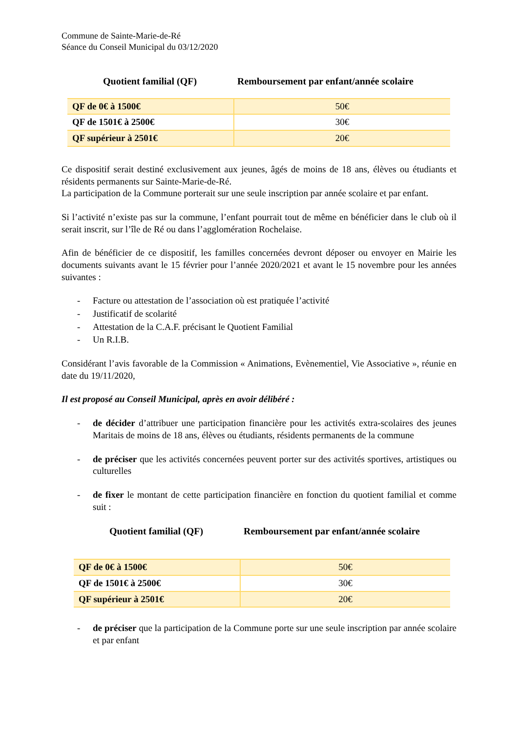Commune de Sainte-Marie-de-Ré
Séance du Conseil Municipal du 03/12/2020
Quotient familial (QF) Remboursement par enfant/année scolaire
| QF de 0€ à 1500€ | 50€ |
| QF de 1501€ à 2500€ | 30€ |
| QF supérieur à 2501€ | 20€ |
Ce dispositif serait destiné exclusivement aux jeunes, âgés de moins de 18 ans, élèves ou étudiants et résidents permanents sur Sainte-Marie-de-Ré.
La participation de la Commune porterait sur une seule inscription par année scolaire et par enfant.
Si l’activité n’existe pas sur la commune, l’enfant pourrait tout de même en bénéficier dans le club où il serait inscrit, sur l’île de Ré ou dans l’agglomération Rochelaise.
Afin de bénéficier de ce dispositif, les familles concernées devront déposer ou envoyer en Mairie les documents suivants avant le 15 février pour l’année 2020/2021 et avant le 15 novembre pour les années suivantes :
- Facture ou attestation de l’association où est pratiquée l’activité
- Justificatif de scolarité
- Attestation de la C.A.F. précisant le Quotient Familial
- Un R.I.B.
Considérant l’avis favorable de la Commission « Animations, Evènementiel, Vie Associative », réunie en date du 19/11/2020,
Il est proposé au Conseil Municipal, après en avoir délibéré :
- de décider d’attribuer une participation financière pour les activités extra-scolaires des jeunes Maritais de moins de 18 ans, élèves ou étudiants, résidents permanents de la commune
- de préciser que les activités concernées peuvent porter sur des activités sportives, artistiques ou culturelles
- de fixer le montant de cette participation financière en fonction du quotient familial et comme suit :
Quotient familial (QF) Remboursement par enfant/année scolaire
| QF de 0€ à 1500€ | 50€ |
| QF de 1501€ à 2500€ | 30€ |
| QF supérieur à 2501€ | 20€ |
- de préciser que la participation de la Commune porte sur une seule inscription par année scolaire et par enfant